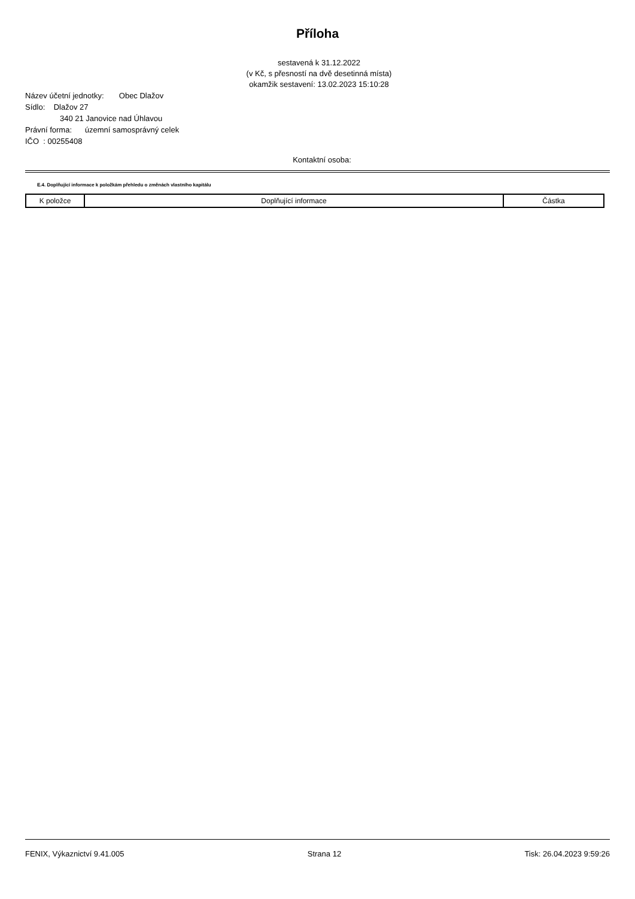Příloha
sestavená k 31.12.2022
(v Kč, s přesností na dvě desetinná místa)
okamžik sestavení: 13.02.2023 15:10:28
Název účetní jednotky: Obec Dlažov
Sídlo: Dlažov 27
340 21 Janovice nad Úhlavou
Právní forma: územní samosprávný celek
IČO : 00255408
Kontaktní osoba:
E.4. Doplňující informace k položkám přehledu o změnách vlastního kapitálu
| K položce | Doplňující informace | Částka |
| --- | --- | --- |
FENIX, Výkaznictví 9.41.005 Strana 12 Tisk: 26.04.2023 9:59:26